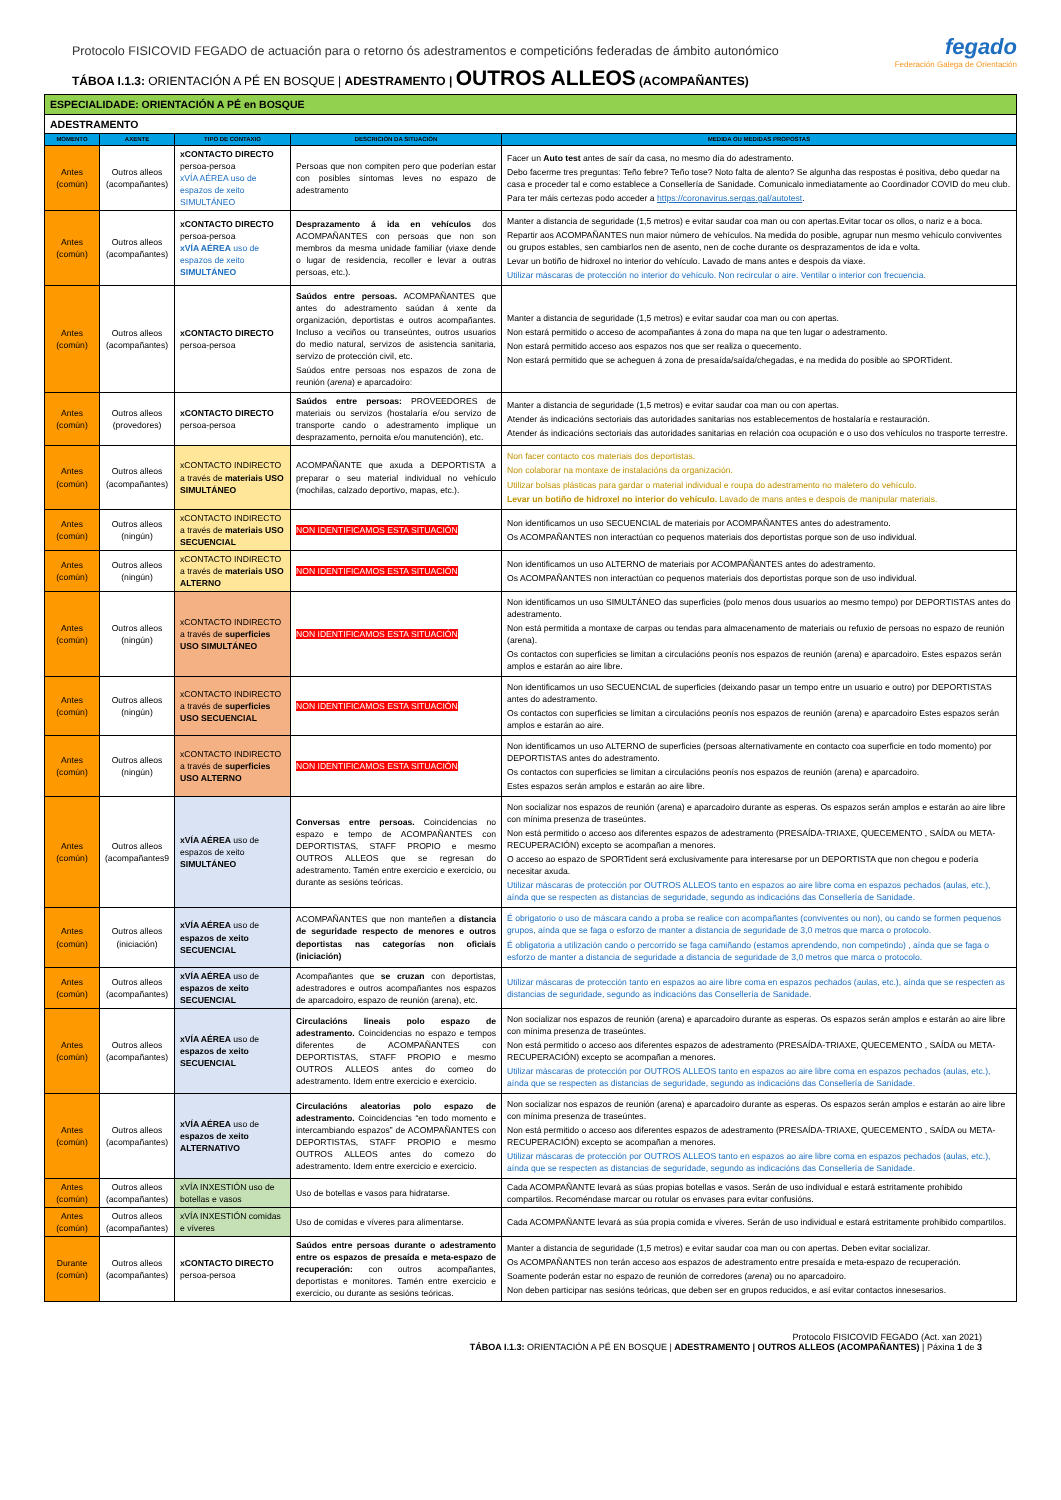fegado
Federación Galega de Orientación
Protocolo FISICOVID FEGADO de actuación para o retorno ós adestramentos e competicións federadas de ámbito autonómico
TÁBOA I.1.3: ORIENTACIÓN A PÉ EN BOSQUE | ADESTRAMENTO | OUTROS ALLEOS (ACOMPAÑANTES)
| ESPECIALIDADE: ORIENTACIÓN A PÉ en BOSQUE | | | | |
| ADESTRAMENTO | | | | |
| MOMENTO | AXENTE | TIPO DE CONTAXIO | DESCRICIÓN DA SITUACIÓN | MEDIDA OU MEDIDAS PROPOSTAS |
| Antes (común) | Outros alleos (acompañantes) | xCONTACTO DIRECTO persoa-persoa xVÍA AÉREA uso de espazos de xeito SIMULTÁNEO | Persoas que non compiten pero que poderían estar con posibles síntomas leves no espazo de adestramento | Facer un Auto test antes de saír da casa, no mesmo día do adestramento. Debo facerme tres preguntas: Teño febre? Teño tose? Noto falta de alento? Se algunha das respostas é positiva, debo quedar na casa e proceder tal e como establece a Consellería de Sanidade. Comunicalo inmediatamente ao Coordinador COVID do meu club. Para ter máis certezas podo acceder a https://coronavirus.sergas.gal/autotest . |
| Antes (común) | Outros alleos (acompañantes) | xCONTACTO DIRECTO persoa-persoa xVÍA AÉREA uso de espazos de xeito SIMULTÁNEO | Desprazamento á ida en vehículos dos ACOMPAÑANTES con persoas que non son membros da mesma unidade familiar (viaxe dende o lugar de residencia, recoller e levar a outras persoas, etc.). | Manter a distancia de seguridade (1,5 metros) e evitar saudar coa man ou con apertas.Evitar tocar os ollos, o nariz e a boca. Repartir aos ACOMPAÑANTES nun maior número de vehículos. Na medida do posible, agrupar nun mesmo vehículo conviventes ou grupos estables, sen cambiarlos nen de asento, nen de coche durante os desprazamentos de ida e volta. Levar un botiño de hidroxel no interior do vehículo. Lavado de mans antes e despois da viaxe. Utilizar máscaras de protección no interior do vehículo. Non recircular o aire. Ventilar o interior con frecuencia. |
| Antes (común) | Outros alleos (acompañantes) | xCONTACTO DIRECTO persoa-persoa | Saúdos entre persoas. ACOMPAÑANTES que antes do adestramento saúdan á xente da organización, deportistas e outros acompañantes. Incluso a veciños ou transeúntes, outros usuarios do medio natural, servizos de asistencia sanitaria, servizo de protección civil, etc. Saúdos entre persoas nos espazos de zona de reunión ( arena ) e aparcadoiro: | Manter a distancia de seguridade (1,5 metros) e evitar saudar coa man ou con apertas. Non estará permitido o acceso de acompañantes á zona do mapa na que ten lugar o adestramento. Non estará permitido acceso aos espazos nos que ser realiza o quecemento. Non estará permitido que se acheguen á zona de presaída/saída/chegadas, e na medida do posible ao SPORTident. |
| Antes (común) | Outros alleos (provedores) | xCONTACTO DIRECTO persoa-persoa | Saúdos entre persoas: PROVEEDORES de materiais ou servizos (hostalaría e/ou servizo de transporte cando o adestramento implique un desprazamento, pernoita e/ou manutención), etc. | Manter a distancia de seguridade (1,5 metros) e evitar saudar coa man ou con apertas. Atender ás indicacións sectoriais das autoridades sanitarias nos establecementos de hostalaría e restauración. Atender ás indicacións sectoriais das autoridades sanitarias en relación coa ocupación e o uso dos vehículos no trasporte terrestre. |
| Antes (común) | Outros alleos (acompañantes) | xCONTACTO INDIRECTO a través de materiais USO SIMULTÁNEO | ACOMPAÑANTE que axuda a DEPORTISTA a preparar o seu material individual no vehículo (mochilas, calzado deportivo, mapas, etc.). | Non facer contacto cos materiais dos deportistas. Non colaborar na montaxe de instalacións da organización. Utilizar bolsas plásticas para gardar o material individual e roupa do adestramento no maletero do vehículo. Levar un botiño de hidroxel no interior do vehículo. Lavado de mans antes e despois de manipular materiais. |
| Antes (común) | Outros alleos (ningún) | xCONTACTO INDIRECTO a través de materiais USO SECUENCIAL | NON IDENTIFICAMOS ESTA SITUACIÓN | Non identificamos un uso SECUENCIAL de materiais por ACOMPAÑANTES antes do adestramento. Os ACOMPAÑANTES non interactúan co pequenos materiais dos deportistas porque son de uso individual. |
| Antes (común) | Outros alleos (ningún) | xCONTACTO INDIRECTO a través de materiais USO ALTERNO | NON IDENTIFICAMOS ESTA SITUACIÓN | Non identificamos un uso ALTERNO de materiais por ACOMPAÑANTES antes do adestramento. Os ACOMPAÑANTES non interactúan co pequenos materiais dos deportistas porque son de uso individual. |
| Antes (común) | Outros alleos (ningún) | xCONTACTO INDIRECTO a través de superficies USO SIMULTÁNEO | NON IDENTIFICAMOS ESTA SITUACIÓN | Non identificamos un uso SIMULTÁNEO das superficies (polo menos dous usuarios ao mesmo tempo) por DEPORTISTAS antes do adestramento. Non está permitida a montaxe de carpas ou tendas para almacenamento de materiais ou refuxio de persoas no espazo de reunión (arena). Os contactos con superficies se limitan a circulacións peonís nos espazos de reunión (arena) e aparcadoiro. Estes espazos serán amplos e estarán ao aire libre. |
| Antes (común) | Outros alleos (ningún) | xCONTACTO INDIRECTO a través de superficies USO SECUENCIAL | NON IDENTIFICAMOS ESTA SITUACIÓN | Non identificamos un uso SECUENCIAL de superficies (deixando pasar un tempo entre un usuario e outro) por DEPORTISTAS antes do adestramento. Os contactos con superficies se limitan a circulacións peonís nos espazos de reunión (arena) e aparcadoiro Estes espazos serán amplos e estarán ao aire. |
| Antes (común) | Outros alleos (ningún) | xCONTACTO INDIRECTO a través de superficies USO ALTERNO | NON IDENTIFICAMOS ESTA SITUACIÓN | Non identificamos un uso ALTERNO de superficies (persoas alternativamente en contacto coa superficie en todo momento) por DEPORTISTAS antes do adestramento. Os contactos con superficies se limitan a circulacións peonís nos espazos de reunión (arena) e aparcadoiro. Estes espazos serán amplos e estarán ao aire libre. |
| Antes (común) | Outros alleos (acompañantes9 | xVÍA AÉREA uso de espazos de xeito SIMULTÁNEO | Conversas entre persoas. Coincidencias no espazo e tempo de ACOMPAÑANTES con DEPORTISTAS, STAFF PROPIO e mesmo OUTROS ALLEOS que se regresan do adestramento. Tamén entre exercicio e exercicio, ou durante as sesións teóricas. | Non socializar nos espazos de reunión (arena) e aparcadoiro durante as esperas. Os espazos serán amplos e estarán ao aire libre con mínima presenza de traseúntes. Non está permitido o acceso aos diferentes espazos de adestramento (PRESAÍDA-TRIAXE, QUECEMENTO , SAÍDA ou META-RECUPERACIÓN) excepto se acompañan a menores. O acceso ao espazo de SPORTident será exclusivamente para interesarse por un DEPORTISTA que non chegou e podería necesitar axuda. Utilizar máscaras de protección por OUTROS ALLEOS tanto en espazos ao aire libre coma en espazos pechados (aulas, etc.), aínda que se respecten as distancias de seguridade, segundo as indicacións das Consellería de Sanidade. |
| Antes (común) | Outros alleos (iniciación) | xVÍA AÉREA uso de espazos de xeito SECUENCIAL | ACOMPAÑANTES que non manteñen a distancia de seguridade respecto de menores e outros deportistas nas categorías non oficiais (iniciación) | É obrigatorio o uso de máscara cando a proba se realice con acompañantes (conviventes ou non), ou cando se formen pequenos grupos, aínda que se faga o esforzo de manter a distancia de seguridade de 3,0 metros que marca o protocolo. É obligatoria a utilización cando o percorrido se faga camiñando (estamos aprendendo, non competindo) , aínda que se faga o esforzo de manter a distancia de seguridade a distancia de seguridade de 3,0 metros que marca o protocolo. |
| Antes (común) | Outros alleos (acompañantes) | xVÍA AÉREA uso de espazos de xeito SECUENCIAL | Acompañantes que se cruzan con deportistas, adestradores e outros acompañantes nos espazos de aparcadoiro, espazo de reunión (arena), etc. | Utilizar máscaras de protección tanto en espazos ao aire libre coma en espazos pechados (aulas, etc.), aínda que se respecten as distancias de seguridade, segundo as indicacións das Consellería de Sanidade. |
| Antes (común) | Outros alleos (acompañantes) | xVÍA AÉREA uso de espazos de xeito SECUENCIAL | Circulacións lineais polo espazo de adestramento. Coincidencias no espazo e tempos diferentes de ACOMPAÑANTES con DEPORTISTAS, STAFF PROPIO e mesmo OUTROS ALLEOS antes do comeo do adestramento. Idem entre exercicio e exercicio. | Non socializar nos espazos de reunión (arena) e aparcadoiro durante as esperas. Os espazos serán amplos e estarán ao aire libre con mínima presenza de traseúntes. Non está permitido o acceso aos diferentes espazos de adestramento (PRESAÍDA-TRIAXE, QUECEMENTO , SAÍDA ou META-RECUPERACIÓN) excepto se acompañan a menores. Utilizar máscaras de protección por OUTROS ALLEOS tanto en espazos ao aire libre coma en espazos pechados (aulas, etc.), aínda que se respecten as distancias de seguridade, segundo as indicacións das Consellería de Sanidade. |
| Antes (común) | Outros alleos (acompañantes) | xVÍA AÉREA uso de espazos de xeito ALTERNATIVO | Circulacións aleatorias polo espazo de adestramento. Coincidencias “en todo momento e intercambiando espazos” de ACOMPAÑANTES con DEPORTISTAS, STAFF PROPIO e mesmo OUTROS ALLEOS antes do comezo do adestramento. Idem entre exercicio e exercicio. | Non socializar nos espazos de reunión (arena) e aparcadoiro durante as esperas. Os espazos serán amplos e estarán ao aire libre con mínima presenza de traseúntes. Non está permitido o acceso aos diferentes espazos de adestramento (PRESAÍDA-TRIAXE, QUECEMENTO , SAÍDA ou META-RECUPERACIÓN) excepto se acompañan a menores. Utilizar máscaras de protección por OUTROS ALLEOS tanto en espazos ao aire libre coma en espazos pechados (aulas, etc.), aínda que se respecten as distancias de seguridade, segundo as indicacións das Consellería de Sanidade. |
| Antes (común) | Outros alleos (acompañantes) | xVÍA INXESTIÓN uso de botellas e vasos | Uso de botellas e vasos para hidratarse. | Cada ACOMPAÑANTE levará as súas propias botellas e vasos. Serán de uso individual e estará estritamente prohibido compartilos. Recoméndase marcar ou rotular os envases para evitar confusións. |
| Antes (común) | Outros alleos (acompañantes) | xVÍA INXESTIÓN comidas e víveres | Uso de comidas e víveres para alimentarse. | Cada ACOMPAÑANTE levará as súa propia comida e víveres. Serán de uso individual e estará estritamente prohibido compartilos. |
| Durante (común) | Outros alleos (acompañantes) | xCONTACTO DIRECTO persoa-persoa | Saúdos entre persoas durante o adestramento entre os espazos de presaída e meta-espazo de recuperación: con outros acompañantes, deportistas e monitores. Tamén entre exercicio e exercicio, ou durante as sesións teóricas. | Manter a distancia de seguridade (1,5 metros) e evitar saudar coa man ou con apertas. Deben evitar socializar. Os ACOMPAÑANTES non terán acceso aos espazos de adestramento entre presaída e meta-espazo de recuperación. Soamente poderán estar no espazo de reunión de corredores ( arena ) ou no aparcadoiro. Non deben participar nas sesións teóricas, que deben ser en grupos reducidos, e así evitar contactos innesesarios. |
Protocolo FISICOVID FEGADO (Act. xan 2021)
TÁBOA I.1.3: ORIENTACIÓN A PÉ EN BOSQUE | ADESTRAMENTO | OUTROS ALLEOS (ACOMPAÑANTES) | Páxina 1 de 3